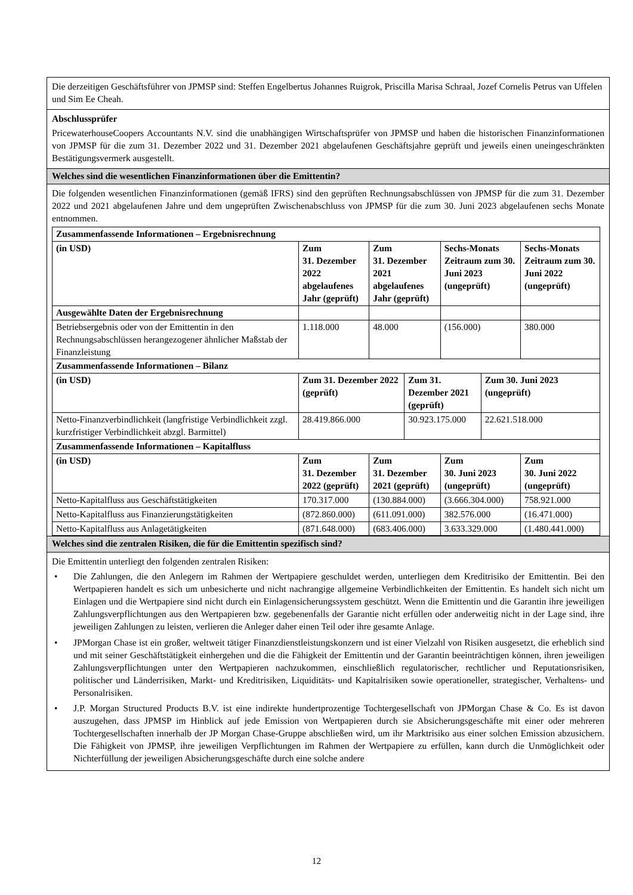Die derzeitigen Geschäftsführer von JPMSP sind: Steffen Engelbertus Johannes Ruigrok, Priscilla Marisa Schraal, Jozef Cornelis Petrus van Uffelen und Sim Ee Cheah.
Abschlussprüfer
PricewaterhouseCoopers Accountants N.V. sind die unabhängigen Wirtschaftsprüfer von JPMSP und haben die historischen Finanzinformationen von JPMSP für die zum 31. Dezember 2022 und 31. Dezember 2021 abgelaufenen Geschäftsjahre geprüft und jeweils einen uneingeschränkten Bestätigungsvermerk ausgestellt.
Welches sind die wesentlichen Finanzinformationen über die Emittentin?
Die folgenden wesentlichen Finanzinformationen (gemäß IFRS) sind den geprüften Rechnungsabschlüssen von JPMSP für die zum 31. Dezember 2022 und 2021 abgelaufenen Jahre und dem ungeprüften Zwischenabschluss von JPMSP für die zum 30. Juni 2023 abgelaufenen sechs Monate entnommen.
| Zusammenfassende Informationen – Ergebnisrechnung | | | | | | |
| --- | --- | --- | --- | --- | --- | --- |
| (in USD) | Zum 31. Dezember 2022 abgelaufenes Jahr (geprüft) | Zum 31. Dezember 2021 abgelaufenes Jahr (geprüft) | | Sechs-Monats Zeitraum zum 30. Juni 2023 (ungeprüft) | | Sechs-Monats Zeitraum zum 30. Juni 2022 (ungeprüft) |
| Ausgewählte Daten der Ergebnisrechnung | | | | | | |
| Betriebsergebnis oder von der Emittentin in den Rechnungsabschlüssen herangezogener ähnlicher Maßstab der Finanzleistung | 1.118.000 | 48.000 | | (156.000) | | 380.000 |
| Zusammenfassende Informationen – Bilanz | | | | | | |
| (in USD) | Zum 31. Dezember 2022 (geprüft) | | Zum 31. Dezember 2021 (geprüft) | | Zum 30. Juni 2023 (ungeprüft) | |
| Netto-Finanzverbindlichkeit (langfristige Verbindlichkeit zzgl. kurzfristiger Verbindlichkeit abzgl. Barmittel) | 28.419.866.000 | | 30.923.175.000 | | 22.621.518.000 | |
| Zusammenfassende Informationen – Kapitalfluss | | | | | | |
| (in USD) | Zum 31. Dezember 2022 (geprüft) | Zum 31. Dezember 2021 (geprüft) | | Zum 30. Juni 2023 (ungeprüft) | | Zum 30. Juni 2022 (ungeprüft) |
| Netto-Kapitalfluss aus Geschäftstätigkeiten | 170.317.000 | (130.884.000) | | (3.666.304.000) | | 758.921.000 |
| Netto-Kapitalfluss aus Finanzierungstätigkeiten | (872.860.000) | (611.091.000) | | 382.576.000 | | (16.471.000) |
| Netto-Kapitalfluss aus Anlagetätigkeiten | (871.648.000) | (683.406.000) | | 3.633.329.000 | | (1.480.441.000) |
Welches sind die zentralen Risiken, die für die Emittentin spezifisch sind?
Die Emittentin unterliegt den folgenden zentralen Risiken:
• Die Zahlungen, die den Anlegern im Rahmen der Wertpapiere geschuldet werden, unterliegen dem Kreditrisiko der Emittentin. Bei den Wertpapieren handelt es sich um unbesicherte und nicht nachrangige allgemeine Verbindlichkeiten der Emittentin. Es handelt sich nicht um Einlagen und die Wertpapiere sind nicht durch ein Einlagensicherungssystem geschützt. Wenn die Emittentin und die Garantin ihre jeweiligen Zahlungsverpflichtungen aus den Wertpapieren bzw. gegebenenfalls der Garantie nicht erfüllen oder anderweitig nicht in der Lage sind, ihre jeweiligen Zahlungen zu leisten, verlieren die Anleger daher einen Teil oder ihre gesamte Anlage.
• JPMorgan Chase ist ein großer, weltweit tätiger Finanzdienstleistungskonzern und ist einer Vielzahl von Risiken ausgesetzt, die erheblich sind und mit seiner Geschäftstätigkeit einhergehen und die die Fähigkeit der Emittentin und der Garantin beeinträchtigen können, ihren jeweiligen Zahlungsverpflichtungen unter den Wertpapieren nachzukommen, einschließlich regulatorischer, rechtlicher und Reputationsrisiken, politischer und Länderrisiken, Markt- und Kreditrisiken, Liquiditäts- und Kapitalrisiken sowie operationeller, strategischer, Verhaltens- und Personalrisiken.
• J.P. Morgan Structured Products B.V. ist eine indirekte hundertprozentige Tochtergesellschaft von JPMorgan Chase & Co. Es ist davon auszugehen, dass JPMSP im Hinblick auf jede Emission von Wertpapieren durch sie Absicherungsgeschäfte mit einer oder mehreren Tochtergesellschaften innerhalb der JP Morgan Chase-Gruppe abschließen wird, um ihr Marktrisiko aus einer solchen Emission abzusichern. Die Fähigkeit von JPMSP, ihre jeweiligen Verpflichtungen im Rahmen der Wertpapiere zu erfüllen, kann durch die Unmöglichkeit oder Nichterfüllung der jeweiligen Absicherungsgeschäfte durch eine solche andere
12